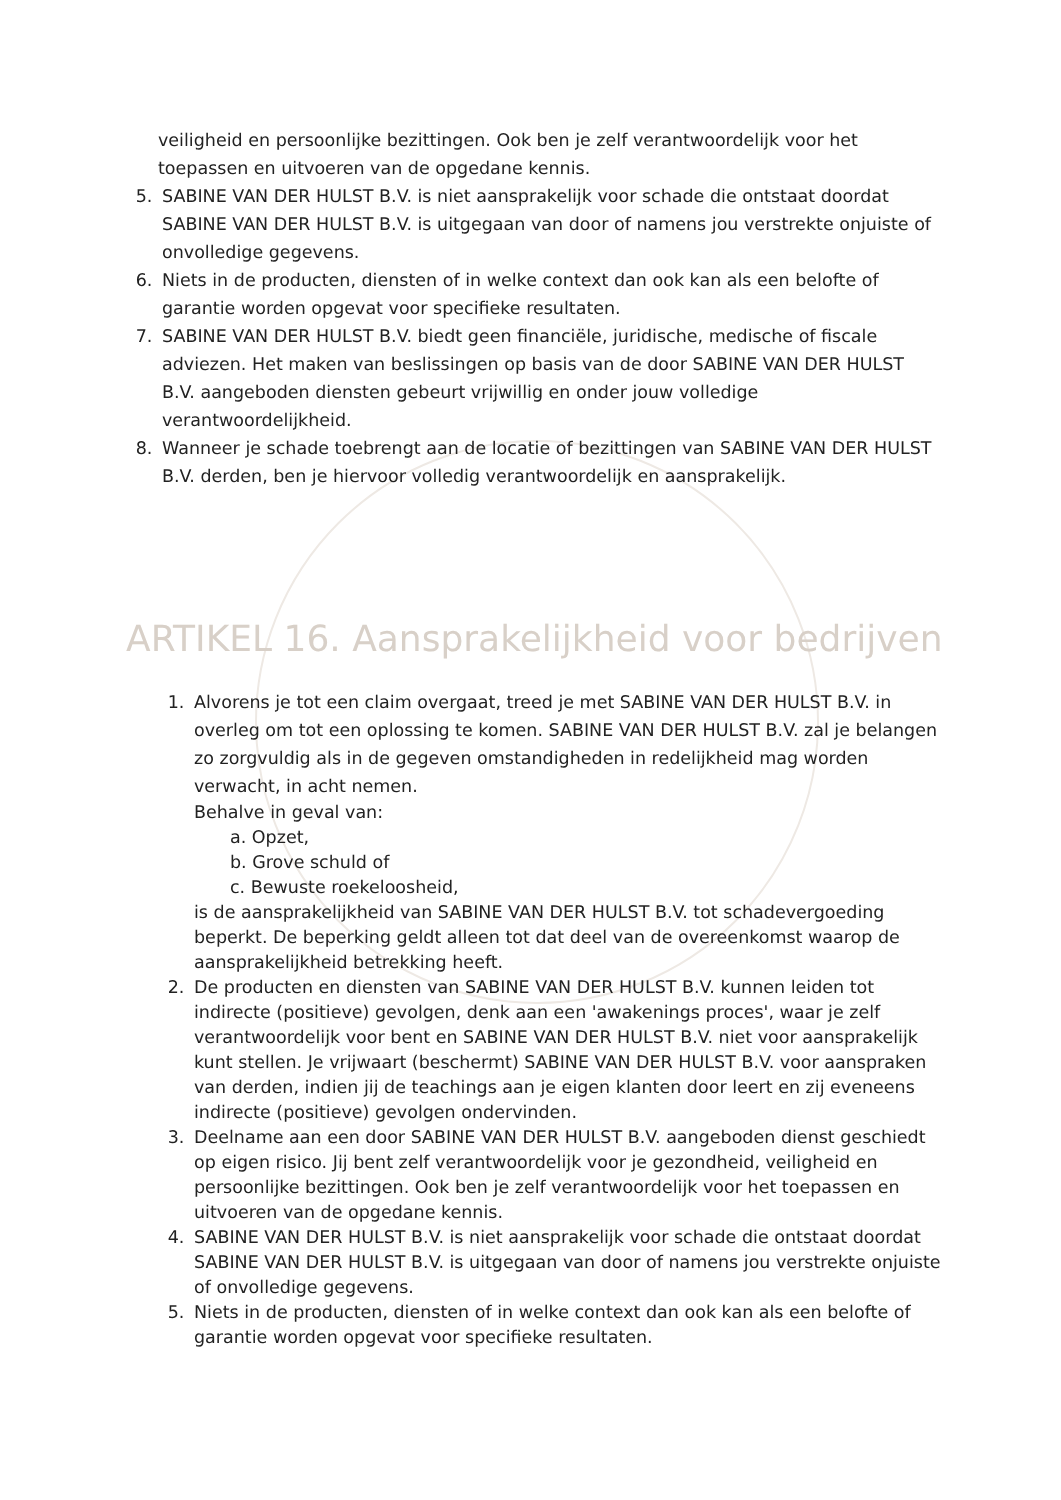veiligheid en persoonlijke bezittingen. Ook ben je zelf verantwoordelijk voor het toepassen en uitvoeren van de opgedane kennis.
5. SABINE VAN DER HULST B.V. is niet aansprakelijk voor schade die ontstaat doordat SABINE VAN DER HULST B.V. is uitgegaan van door of namens jou verstrekte onjuiste of onvolledige gegevens.
6. Niets in de producten, diensten of in welke context dan ook kan als een belofte of garantie worden opgevat voor specifieke resultaten.
7. SABINE VAN DER HULST B.V. biedt geen financiële, juridische, medische of fiscale adviezen. Het maken van beslissingen op basis van de door SABINE VAN DER HULST B.V. aangeboden diensten gebeurt vrijwillig en onder jouw volledige verantwoordelijkheid.
8. Wanneer je schade toebrengt aan de locatie of bezittingen van SABINE VAN DER HULST B.V. derden, ben je hiervoor volledig verantwoordelijk en aansprakelijk.
ARTIKEL 16. Aansprakelijkheid voor bedrijven
1. Alvorens je tot een claim overgaat, treed je met SABINE VAN DER HULST B.V. in overleg om tot een oplossing te komen. SABINE VAN DER HULST B.V. zal je belangen zo zorgvuldig als in de gegeven omstandigheden in redelijkheid mag worden verwacht, in acht nemen.
Behalve in geval van:
a. Opzet,
b. Grove schuld of
c. Bewuste roekeloosheid,
is de aansprakelijkheid van SABINE VAN DER HULST B.V. tot schadevergoeding beperkt. De beperking geldt alleen tot dat deel van de overeenkomst waarop de aansprakelijkheid betrekking heeft.
2. De producten en diensten van SABINE VAN DER HULST B.V. kunnen leiden tot indirecte (positieve) gevolgen, denk aan een 'awakenings proces', waar je zelf verantwoordelijk voor bent en SABINE VAN DER HULST B.V. niet voor aansprakelijk kunt stellen. Je vrijwaart (beschermt) SABINE VAN DER HULST B.V. voor aanspraken van derden, indien jij de teachings aan je eigen klanten door leert en zij eveneens indirecte (positieve) gevolgen ondervinden.
3. Deelname aan een door SABINE VAN DER HULST B.V. aangeboden dienst geschiedt op eigen risico. Jij bent zelf verantwoordelijk voor je gezondheid, veiligheid en persoonlijke bezittingen. Ook ben je zelf verantwoordelijk voor het toepassen en uitvoeren van de opgedane kennis.
4. SABINE VAN DER HULST B.V. is niet aansprakelijk voor schade die ontstaat doordat SABINE VAN DER HULST B.V. is uitgegaan van door of namens jou verstrekte onjuiste of onvolledige gegevens.
5. Niets in de producten, diensten of in welke context dan ook kan als een belofte of garantie worden opgevat voor specifieke resultaten.